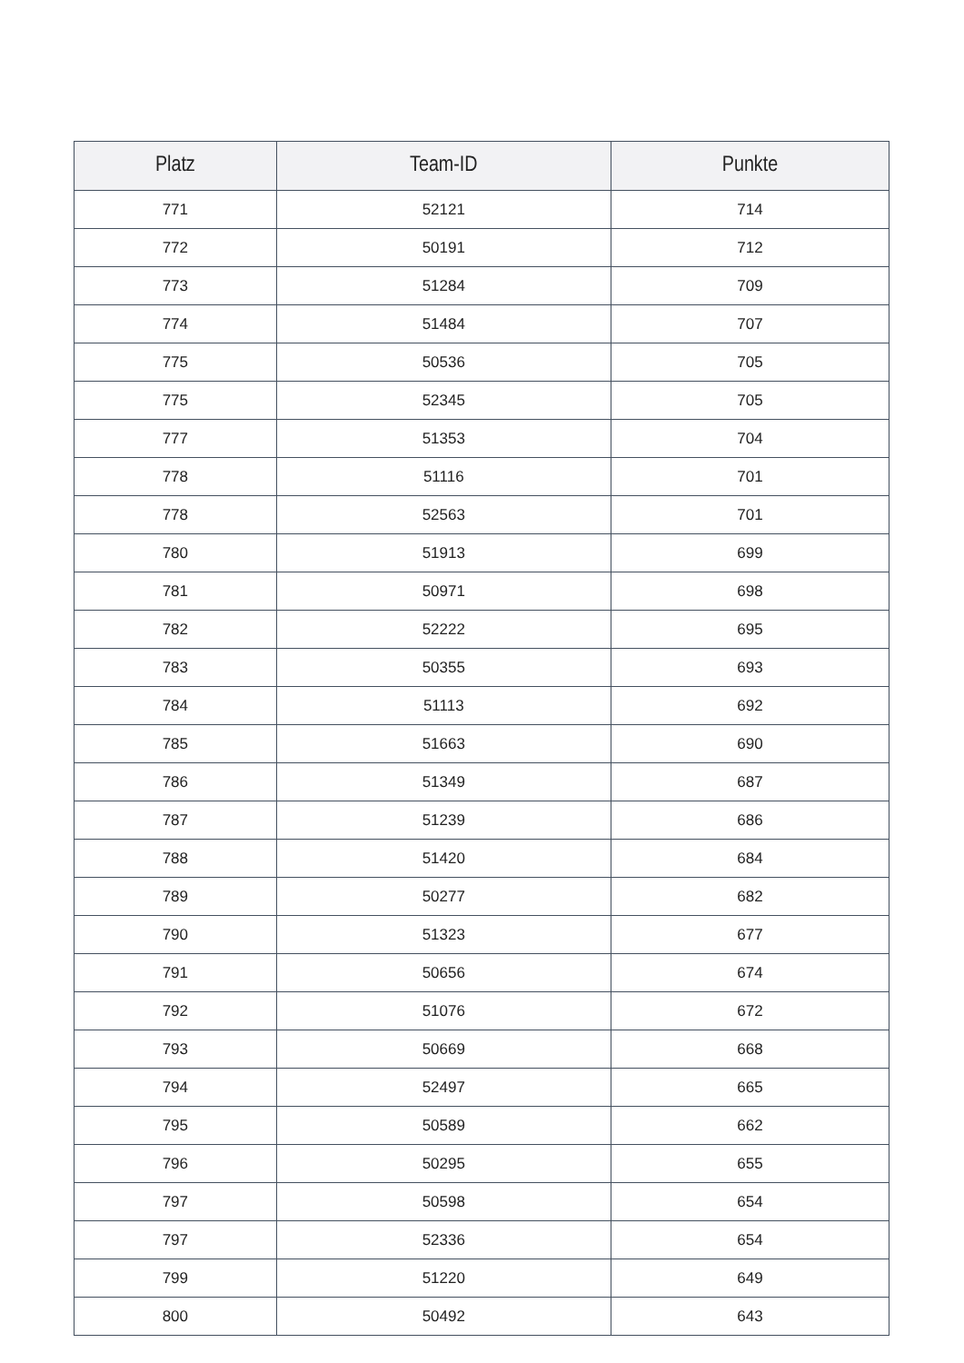| Platz | Team-ID | Punkte |
| --- | --- | --- |
| 771 | 52121 | 714 |
| 772 | 50191 | 712 |
| 773 | 51284 | 709 |
| 774 | 51484 | 707 |
| 775 | 50536 | 705 |
| 775 | 52345 | 705 |
| 777 | 51353 | 704 |
| 778 | 51116 | 701 |
| 778 | 52563 | 701 |
| 780 | 51913 | 699 |
| 781 | 50971 | 698 |
| 782 | 52222 | 695 |
| 783 | 50355 | 693 |
| 784 | 51113 | 692 |
| 785 | 51663 | 690 |
| 786 | 51349 | 687 |
| 787 | 51239 | 686 |
| 788 | 51420 | 684 |
| 789 | 50277 | 682 |
| 790 | 51323 | 677 |
| 791 | 50656 | 674 |
| 792 | 51076 | 672 |
| 793 | 50669 | 668 |
| 794 | 52497 | 665 |
| 795 | 50589 | 662 |
| 796 | 50295 | 655 |
| 797 | 50598 | 654 |
| 797 | 52336 | 654 |
| 799 | 51220 | 649 |
| 800 | 50492 | 643 |